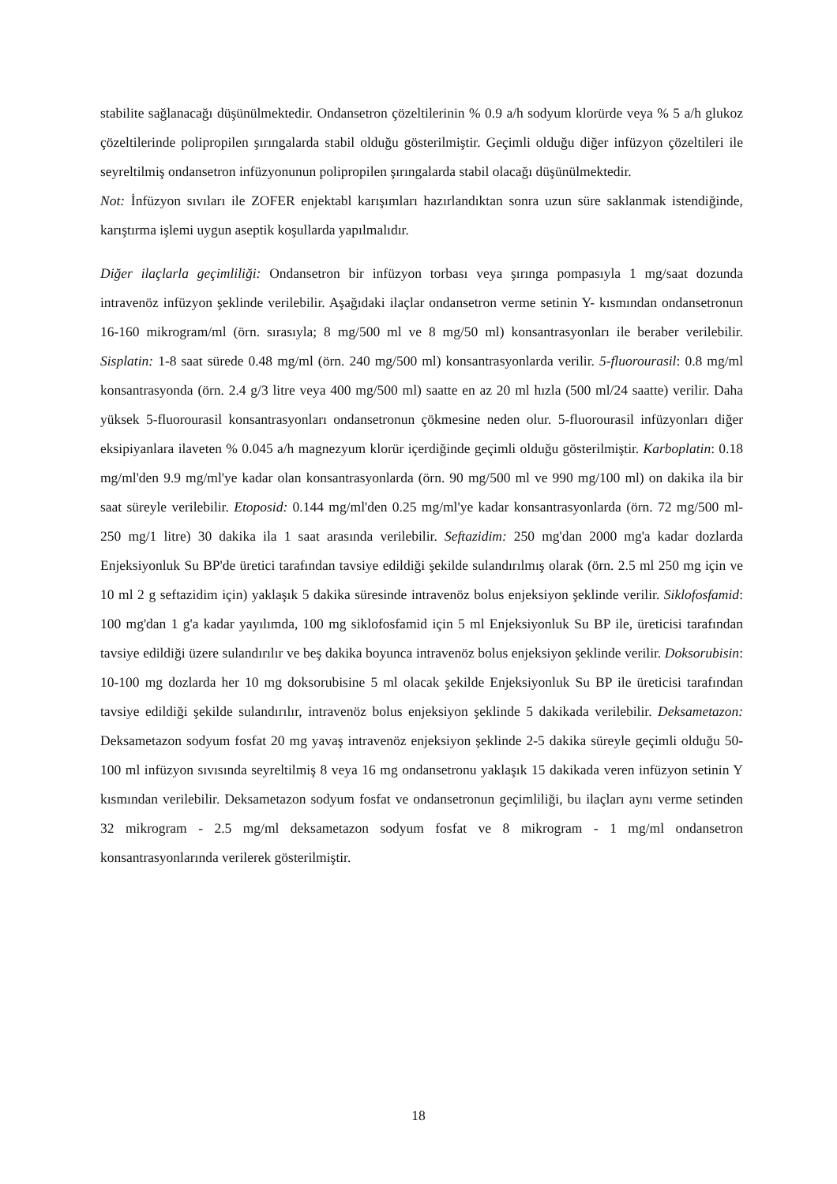stabilite sağlanacağı düşünülmektedir. Ondansetron çözeltilerinin % 0.9 a/h sodyum klorürde veya % 5 a/h glukoz çözeltilerinde polipropilen şırıngalarda stabil olduğu gösterilmiştir. Geçimli olduğu diğer infüzyon çözeltileri ile seyreltilmiş ondansetron infüzyonunun polipropilen şırıngalarda stabil olacağı düşünülmektedir.
Not: İnfüzyon sıvıları ile ZOFER enjektabl karışımları hazırlandıktan sonra uzun süre saklanmak istendiğinde, karıştırma işlemi uygun aseptik koşullarda yapılmalıdır.
Diğer ilaçlarla geçimliliği: Ondansetron bir infüzyon torbası veya şırınga pompasıyla 1 mg/saat dozunda intravenöz infüzyon şeklinde verilebilir. Aşağıdaki ilaçlar ondansetron verme setinin Y- kısmından ondansetronun 16-160 mikrogram/ml (örn. sırasıyla; 8 mg/500 ml ve 8 mg/50 ml) konsantrasyonları ile beraber verilebilir. Sisplatin: 1-8 saat sürede 0.48 mg/ml (örn. 240 mg/500 ml) konsantrasyonlarda verilir. 5-fluorourasil: 0.8 mg/ml konsantrasyonda (örn. 2.4 g/3 litre veya 400 mg/500 ml) saatte en az 20 ml hızla (500 ml/24 saatte) verilir. Daha yüksek 5-fluorourasil konsantrasyonları ondansetronun çökmesine neden olur. 5-fluorourasil infüzyonları diğer eksipiyanlara ilaveten % 0.045 a/h magnezyum klorür içerdiğinde geçimli olduğu gösterilmiştir. Karboplatin: 0.18 mg/ml'den 9.9 mg/ml'ye kadar olan konsantrasyonlarda (örn. 90 mg/500 ml ve 990 mg/100 ml) on dakika ila bir saat süreyle verilebilir. Etoposid: 0.144 mg/ml'den 0.25 mg/ml'ye kadar konsantrasyonlarda (örn. 72 mg/500 ml-250 mg/1 litre) 30 dakika ila 1 saat arasında verilebilir. Seftazidim: 250 mg'dan 2000 mg'a kadar dozlarda Enjeksiyonluk Su BP'de üretici tarafından tavsiye edildiği şekilde sulandırılmış olarak (örn. 2.5 ml 250 mg için ve 10 ml 2 g seftazidim için) yaklaşık 5 dakika süresinde intravenöz bolus enjeksiyon şeklinde verilir. Siklofosfamid: 100 mg'dan 1 g'a kadar yayılımda, 100 mg siklofosfamid için 5 ml Enjeksiyonluk Su BP ile, üreticisi tarafından tavsiye edildiği üzere sulandırılır ve beş dakika boyunca intravenöz bolus enjeksiyon şeklinde verilir. Doksorubisin: 10-100 mg dozlarda her 10 mg doksorubisine 5 ml olacak şekilde Enjeksiyonluk Su BP ile üreticisi tarafından tavsiye edildiği şekilde sulandırılır, intravenöz bolus enjeksiyon şeklinde 5 dakikada verilebilir. Deksametazon: Deksametazon sodyum fosfat 20 mg yavaş intravenöz enjeksiyon şeklinde 2-5 dakika süreyle geçimli olduğu 50-100 ml infüzyon sıvısında seyreltilmiş 8 veya 16 mg ondansetronu yaklaşık 15 dakikada veren infüzyon setinin Y kısmından verilebilir. Deksametazon sodyum fosfat ve ondansetronun geçimliliği, bu ilaçları aynı verme setinden 32 mikrogram - 2.5 mg/ml deksametazon sodyum fosfat ve 8 mikrogram - 1 mg/ml ondansetron konsantrasyonlarında verilerek gösterilmiştir.
18